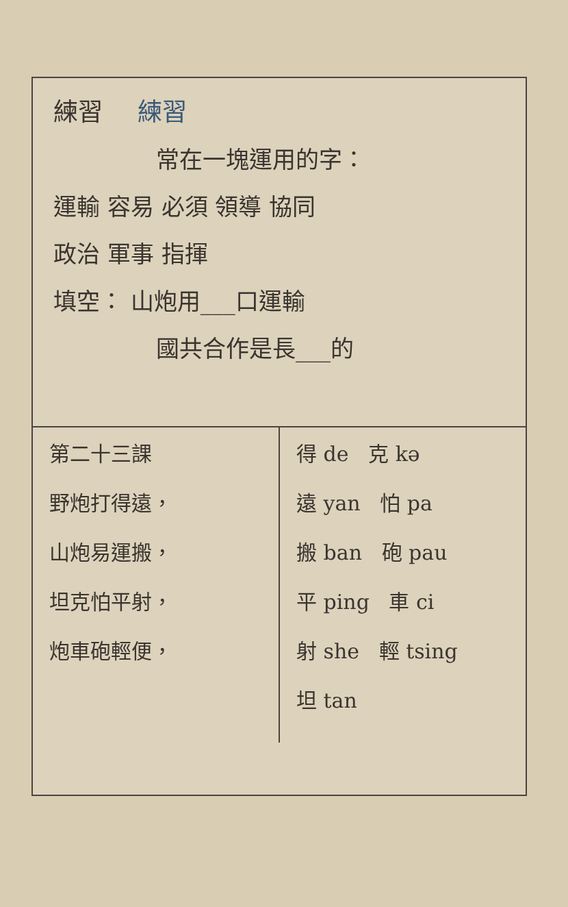練習 練習
常在一塊運用的字：
運輸 容易 必須 領導 協同
政治 軍事 指揮
填空： 山炮用___口運輸
國共合作是長___的
| 第二十三課 野炮打得遠， 山炮易運搬， 坦克怕平射， 炮車砲輕便， | 得 de 克 kə 遠 yan 怕 pa 搬 ban 砲 pau 平 ping 車 ci 射 she 輕 tsing 坦 tan |